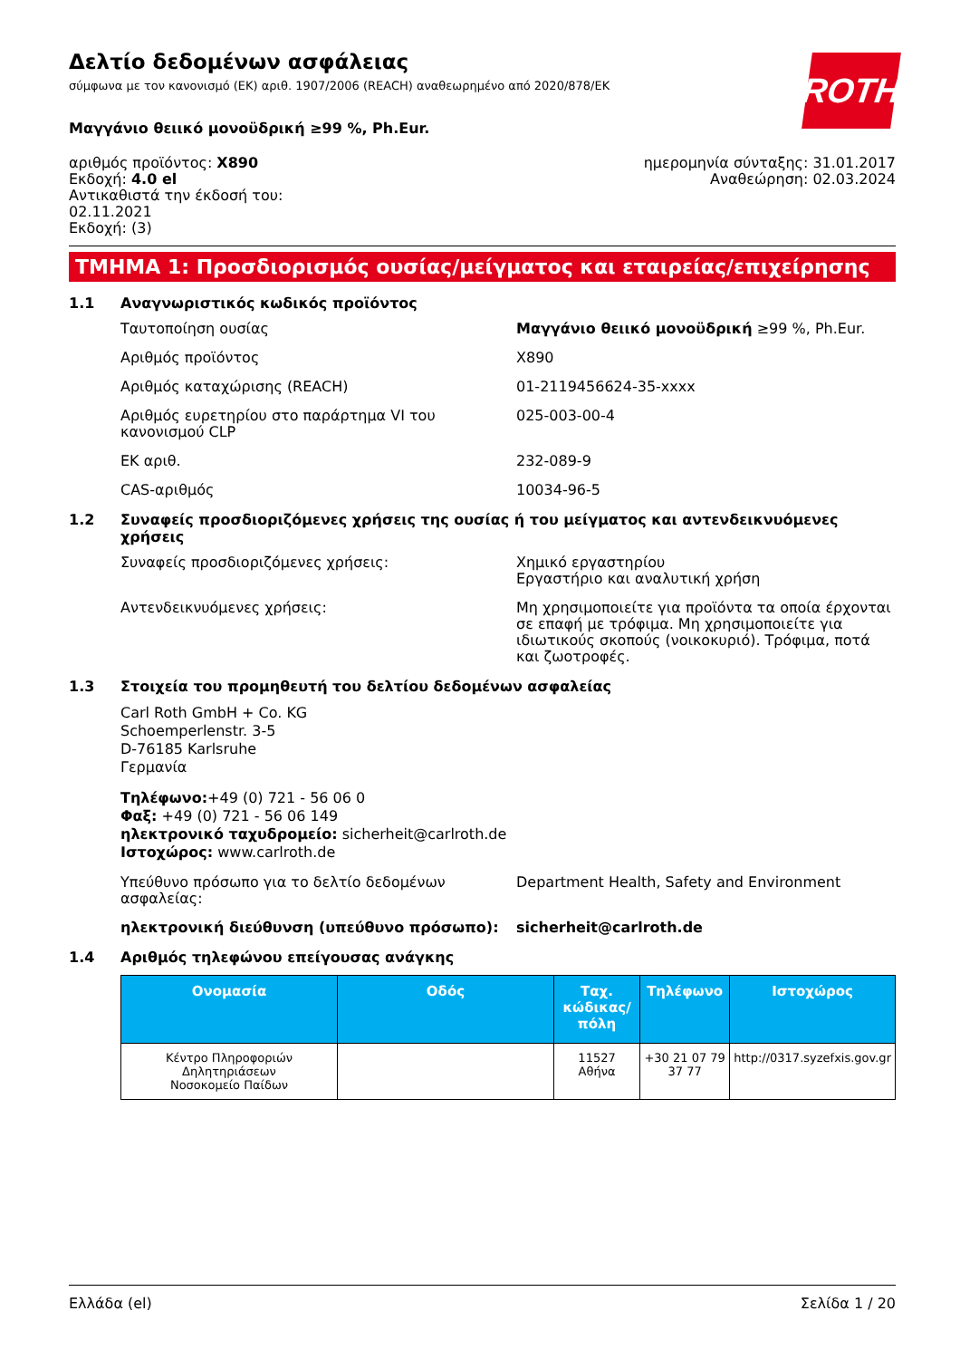Δελτίο δεδομένων ασφάλειας
σύμφωνα με τον κανονισμό (ΕΚ) αριθ. 1907/2006 (REACH) αναθεωρημένο από 2020/878/ΕΚ
ROTH
Μαγγάνιο θειικό μονοϋδρική ≥99 %, Ph.Eur.
αριθμός προϊόντος: X890
Εκδοχή: 4.0 el
Αντικαθιστά την έκδοσή του:
02.11.2021
Εκδοχή: (3)
ημερομηνία σύνταξης: 31.01.2017
Αναθεώρηση: 02.03.2024
ΤΜΗΜΑ 1: Προσδιορισμός ουσίας/μείγματος και εταιρείας/επιχείρησης
1.1 Αναγνωριστικός κωδικός προϊόντος
Ταυτοποίηση ουσίας Μαγγάνιο θειικό μονοϋδρική ≥99 %, Ph.Eur.
Αριθμός προϊόντος X890
Αριθμός καταχώρισης (REACH) 01-2119456624-35-xxxx
Αριθμός ευρετηρίου στο παράρτημα VI του κανονισμού CLP 025-003-00-4
ΕΚ αριθ. 232-089-9
CAS-αριθμός 10034-96-5
1.2 Συναφείς προσδιοριζόμενες χρήσεις της ουσίας ή του μείγματος και αντενδεικνυόμενες χρήσεις
Συναφείς προσδιοριζόμενες χρήσεις: Χημικό εργαστηρίου
Εργαστήριο και αναλυτική χρήση
Αντενδεικνυόμενες χρήσεις: Μη χρησιμοποιείτε για προϊόντα τα οποία έρχονται σε επαφή με τρόφιμα. Μη χρησιμοποιείτε για ιδιωτικούς σκοπούς (νοικοκυριό). Τρόφιμα, ποτά και ζωοτροφές.
1.3 Στοιχεία του προμηθευτή του δελτίου δεδομένων ασφαλείας
Carl Roth GmbH + Co. KG
Schoemperlenstr. 3-5
D-76185 Karlsruhe
Γερμανία
Τηλέφωνο:+49 (0) 721 - 56 06 0
Φαξ: +49 (0) 721 - 56 06 149
ηλεκτρονικό ταχυδρομείο: sicherheit@carlroth.de
Ιστοχώρος: www.carlroth.de
Υπεύθυνο πρόσωπο για το δελτίο δεδομένων ασφαλείας: Department Health, Safety and Environment
ηλεκτρονική διεύθυνση (υπεύθυνο πρόσωπο): sicherheit@carlroth.de
1.4 Αριθμός τηλεφώνου επείγουσας ανάγκης
| Ονομασία | Οδός | Ταχ. κώδικας/πόλη | Τηλέφωνο | Ιστοχώρος |
| --- | --- | --- | --- | --- |
| Κέντρο Πληροφοριών Δηλητηριάσεων Νοσοκομείο Παίδων | | 11527 Αθήνα | +30 21 07 79 37 77 | http://0317.syzefxis.gov.gr |
Ελλάδα (el) Σελίδα 1 / 20